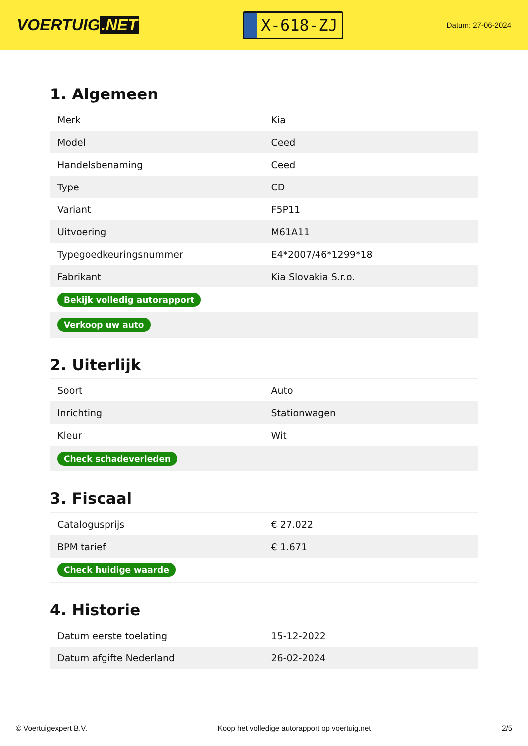VOERTUIG.NET
X-618-ZJ
Datum: 27-06-2024
1. Algemeen
| Merk | Kia |
| Model | Ceed |
| Handelsbenaming | Ceed |
| Type | CD |
| Variant | F5P11 |
| Uitvoering | M61A11 |
| Typegoedkeuringsnummer | E4*2007/46*1299*18 |
| Fabrikant | Kia Slovakia S.r.o. |
| Bekijk volledig autorapport | |
| Verkoop uw auto | |
2. Uiterlijk
| Soort | Auto |
| Inrichting | Stationwagen |
| Kleur | Wit |
| Check schadeverleden | |
3. Fiscaal
| Catalogusprijs | € 27.022 |
| BPM tarief | € 1.671 |
| Check huidige waarde | |
4. Historie
| Datum eerste toelating | 15-12-2022 |
| Datum afgifte Nederland | 26-02-2024 |
© Voertuigexpert B.V. Koop het volledige autorapport op voertuig.net 2/5